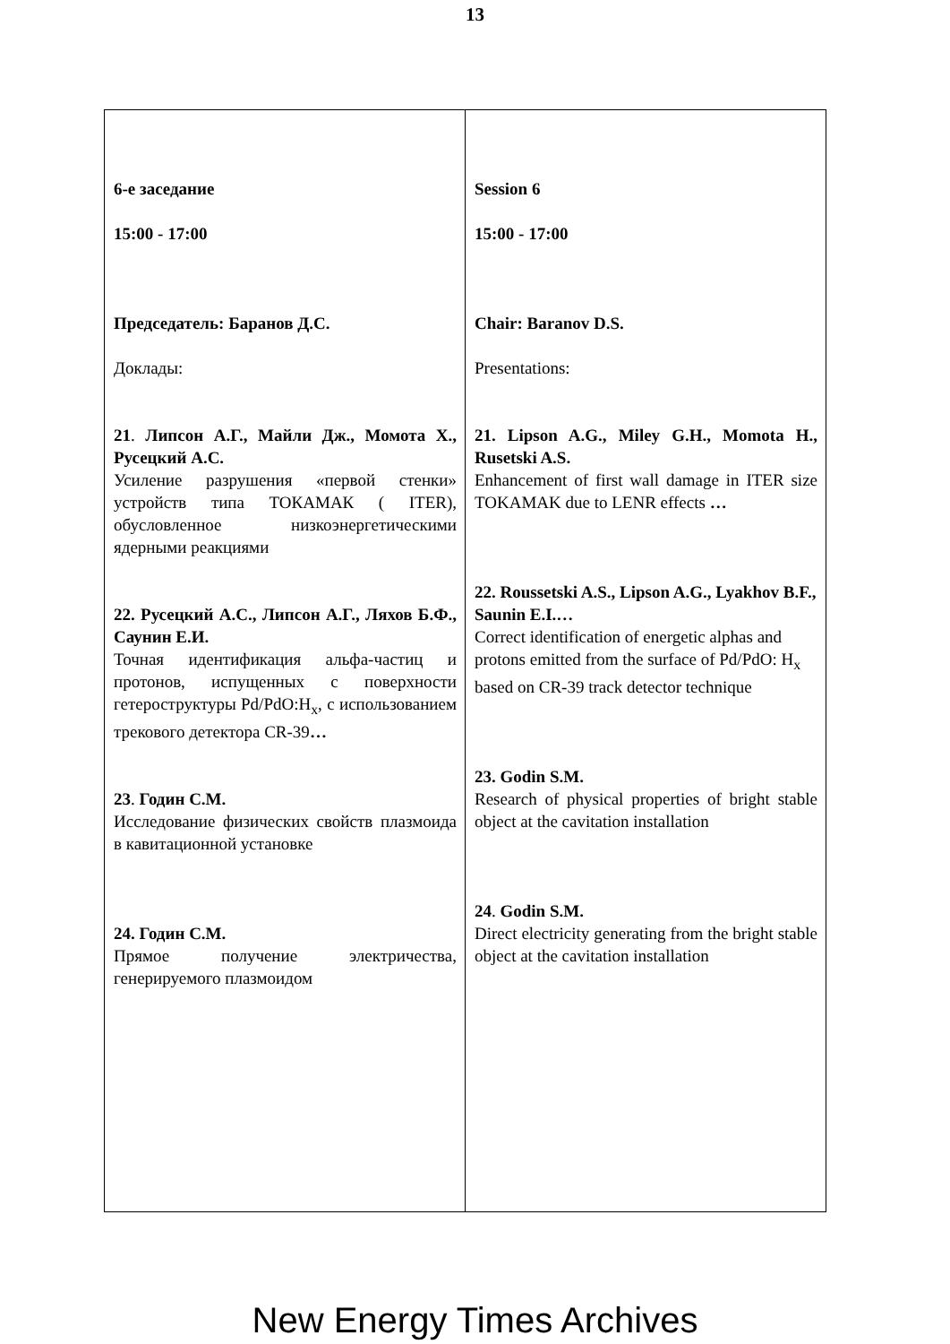13
| 6-е заседание 15:00 - 17:00 Председатель: Баранов Д.С. Доклады: 21 . Липсон А.Г., Майли Дж., Момота Х., Русецкий А.С. Усиление разрушения «первой стенки» устройств типа ТОКАМАК ( ITER), обусловленное низкоэнергетическими ядерными реакциями 22. Русецкий А.С., Липсон А.Г., Ляхов Б.Ф., Саунин Е.И. Точная идентификация альфа-частиц и протонов, испущенных с поверхности гетероструктуры Pd/PdO:H<sub>x</sub>, с использованием трекового детектора CR-39 … 23 . Годин С.М. Исследование физических свойств плазмоида в кавитационной установке 24. Годин С.М. Прямое получение электричества, генерируемого плазмоидом | Session 6 15:00 - 17:00 Chair: Baranov D.S. Presentations: 21. Lipson A.G., Miley G.H., Momota H., Rusetski A.S. Enhancement of first wall damage in ITER size TOKAMAK due to LENR effects … 22. Roussetski A.S., Lipson A.G., Lyakhov B.F., Saunin E.I.… Correct identification of energetic alphas and protons emitted from the surface of Pd/PdO: H<sub>x</sub> based on CR-39 track detector technique 23. Godin S.M. Research of physical properties of bright stable object at the cavitation installation 24 . Godin S.M. Direct electricity generating from the bright stable object at the cavitation installation |
New Energy Times Archives